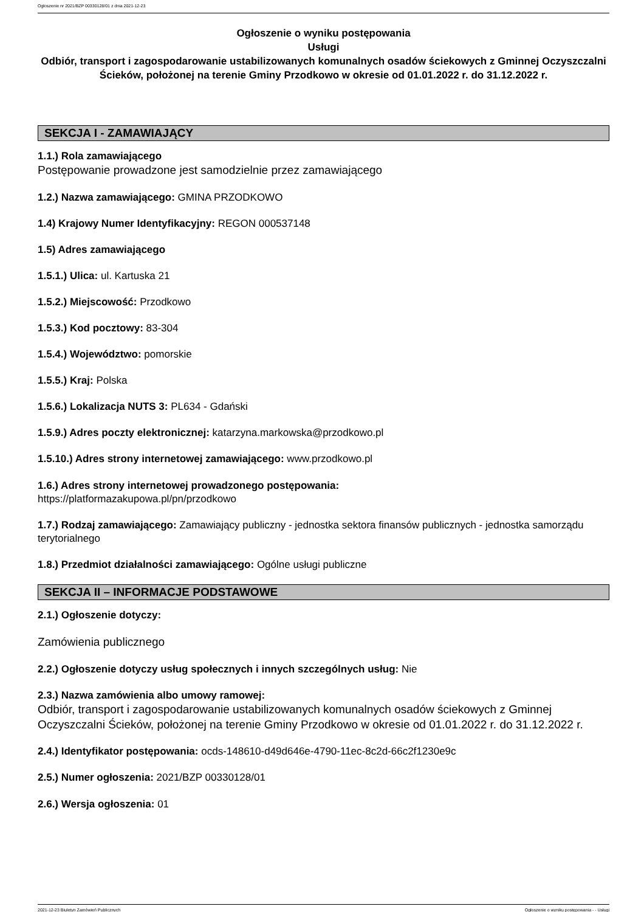Ogłoszenie nr 2021/BZP 00330128/01 z dnia 2021-12-23
Ogłoszenie o wyniku postępowania
Usługi
Odbiór, transport i zagospodarowanie ustabilizowanych komunalnych osadów ściekowych z Gminnej Oczyszczalni Ścieków, położonej na terenie Gminy Przodkowo w okresie od 01.01.2022 r. do 31.12.2022 r.
SEKCJA I - ZAMAWIAJĄCY
1.1.) Rola zamawiającego
Postępowanie prowadzone jest samodzielnie przez zamawiającego
1.2.) Nazwa zamawiającego: GMINA PRZODKOWO
1.4) Krajowy Numer Identyfikacyjny: REGON 000537148
1.5) Adres zamawiającego
1.5.1.) Ulica: ul. Kartuska 21
1.5.2.) Miejscowość: Przodkowo
1.5.3.) Kod pocztowy: 83-304
1.5.4.) Województwo: pomorskie
1.5.5.) Kraj: Polska
1.5.6.) Lokalizacja NUTS 3: PL634 - Gdański
1.5.9.) Adres poczty elektronicznej: katarzyna.markowska@przodkowo.pl
1.5.10.) Adres strony internetowej zamawiającego: www.przodkowo.pl
1.6.) Adres strony internetowej prowadzonego postępowania:
https://platformazakupowa.pl/pn/przodkowo
1.7.) Rodzaj zamawiającego: Zamawiający publiczny - jednostka sektora finansów publicznych - jednostka samorządu terytorialnego
1.8.) Przedmiot działalności zamawiającego: Ogólne usługi publiczne
SEKCJA II – INFORMACJE PODSTAWOWE
2.1.) Ogłoszenie dotyczy:
Zamówienia publicznego
2.2.) Ogłoszenie dotyczy usług społecznych i innych szczególnych usług: Nie
2.3.) Nazwa zamówienia albo umowy ramowej:
Odbiór, transport i zagospodarowanie ustabilizowanych komunalnych osadów ściekowych z Gminnej Oczyszczalni Ścieków, położonej na terenie Gminy Przodkowo w okresie od 01.01.2022 r. do 31.12.2022 r.
2.4.) Identyfikator postępowania: ocds-148610-d49d646e-4790-11ec-8c2d-66c2f1230e9c
2.5.) Numer ogłoszenia: 2021/BZP 00330128/01
2.6.) Wersja ogłoszenia: 01
2021-12-23 Biuletyn Zamówień Publicznych Ogłoszenie o wyniku postępowania - - Usługi